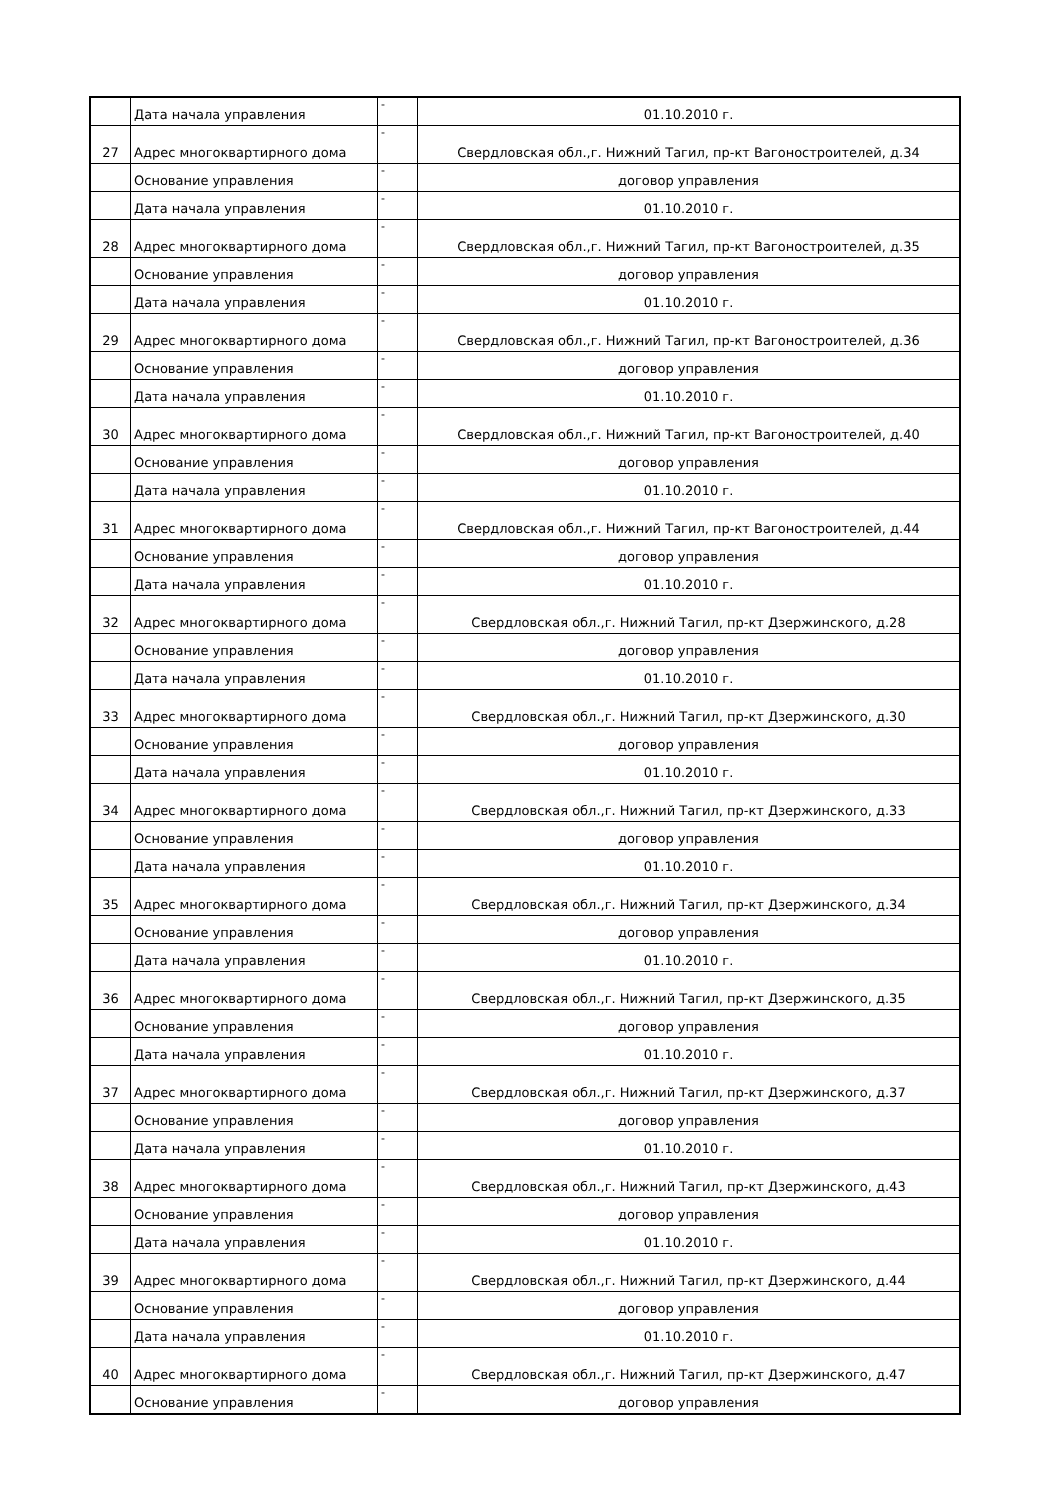| | Дата начала управления | - | 01.10.2010 г. |
| 27 | Адрес многоквартирного дома | - | Свердловская обл.,г. Нижний Тагил, пр-кт Вагоностроителей, д.34 |
| | Основание управления | - | договор управления |
| | Дата начала управления | - | 01.10.2010 г. |
| 28 | Адрес многоквартирного дома | - | Свердловская обл.,г. Нижний Тагил, пр-кт Вагоностроителей, д.35 |
| | Основание управления | - | договор управления |
| | Дата начала управления | - | 01.10.2010 г. |
| 29 | Адрес многоквартирного дома | - | Свердловская обл.,г. Нижний Тагил, пр-кт Вагоностроителей, д.36 |
| | Основание управления | - | договор управления |
| | Дата начала управления | - | 01.10.2010 г. |
| 30 | Адрес многоквартирного дома | - | Свердловская обл.,г. Нижний Тагил, пр-кт Вагоностроителей, д.40 |
| | Основание управления | - | договор управления |
| | Дата начала управления | - | 01.10.2010 г. |
| 31 | Адрес многоквартирного дома | - | Свердловская обл.,г. Нижний Тагил, пр-кт Вагоностроителей, д.44 |
| | Основание управления | - | договор управления |
| | Дата начала управления | - | 01.10.2010 г. |
| 32 | Адрес многоквартирного дома | - | Свердловская обл.,г. Нижний Тагил, пр-кт Дзержинского, д.28 |
| | Основание управления | - | договор управления |
| | Дата начала управления | - | 01.10.2010 г. |
| 33 | Адрес многоквартирного дома | - | Свердловская обл.,г. Нижний Тагил, пр-кт Дзержинского, д.30 |
| | Основание управления | - | договор управления |
| | Дата начала управления | - | 01.10.2010 г. |
| 34 | Адрес многоквартирного дома | - | Свердловская обл.,г. Нижний Тагил, пр-кт Дзержинского, д.33 |
| | Основание управления | - | договор управления |
| | Дата начала управления | - | 01.10.2010 г. |
| 35 | Адрес многоквартирного дома | - | Свердловская обл.,г. Нижний Тагил, пр-кт Дзержинского, д.34 |
| | Основание управления | - | договор управления |
| | Дата начала управления | - | 01.10.2010 г. |
| 36 | Адрес многоквартирного дома | - | Свердловская обл.,г. Нижний Тагил, пр-кт Дзержинского, д.35 |
| | Основание управления | - | договор управления |
| | Дата начала управления | - | 01.10.2010 г. |
| 37 | Адрес многоквартирного дома | - | Свердловская обл.,г. Нижний Тагил, пр-кт Дзержинского, д.37 |
| | Основание управления | - | договор управления |
| | Дата начала управления | - | 01.10.2010 г. |
| 38 | Адрес многоквартирного дома | - | Свердловская обл.,г. Нижний Тагил, пр-кт Дзержинского, д.43 |
| | Основание управления | - | договор управления |
| | Дата начала управления | - | 01.10.2010 г. |
| 39 | Адрес многоквартирного дома | - | Свердловская обл.,г. Нижний Тагил, пр-кт Дзержинского, д.44 |
| | Основание управления | - | договор управления |
| | Дата начала управления | - | 01.10.2010 г. |
| 40 | Адрес многоквартирного дома | - | Свердловская обл.,г. Нижний Тагил, пр-кт Дзержинского, д.47 |
| | Основание управления | - | договор управления |